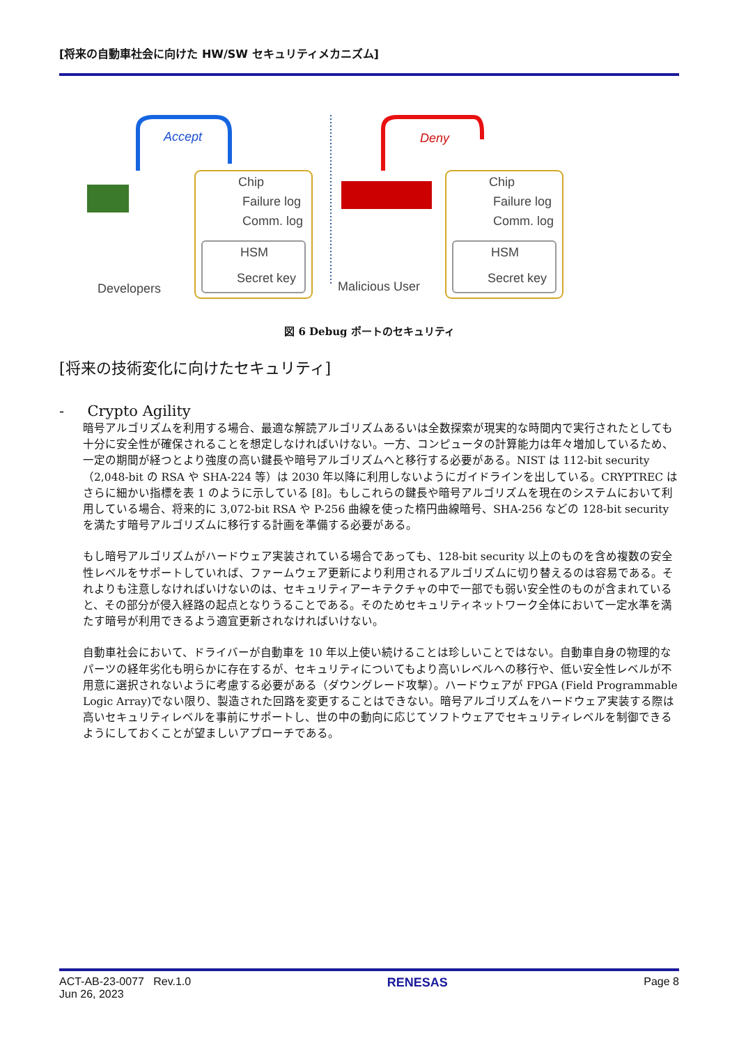[将来の自動車社会に向けた HW/SW セキュリティメカニズム]
Accept
Chip
Failure log
Comm. log
HSM
Secret key
Developers
Deny
Chip
Failure log
Comm. log
HSM
Secret key
Malicious User
図 6 Debug ポートのセキュリティ
[将来の技術変化に向けたセキュリティ]
- Crypto Agility
暗号アルゴリズムを利用する場合、最適な解読アルゴリズムあるいは全数探索が現実的な時間内で実行されたとしても十分に安全性が確保されることを想定しなければいけない。一方、コンピュータの計算能力は年々増加しているため、一定の期間が経つとより強度の高い鍵長や暗号アルゴリズムへと移行する必要がある。NIST は 112-bit security（2,048-bit の RSA や SHA-224 等）は 2030 年以降に利用しないようにガイドラインを出している。CRYPTREC はさらに細かい指標を表 1 のように示している [8]。もしこれらの鍵長や暗号アルゴリズムを現在のシステムにおいて利用している場合、将来的に 3,072-bit RSA や P-256 曲線を使った楕円曲線暗号、SHA-256 などの 128-bit security を満たす暗号アルゴリズムに移行する計画を準備する必要がある。
もし暗号アルゴリズムがハードウェア実装されている場合であっても、128-bit security 以上のものを含め複数の安全性レベルをサポートしていれば、ファームウェア更新により利用されるアルゴリズムに切り替えるのは容易である。それよりも注意しなければいけないのは、セキュリティアーキテクチャの中で一部でも弱い安全性のものが含まれていると、その部分が侵入経路の起点となりうることである。そのためセキュリティネットワーク全体において一定水準を満たす暗号が利用できるよう適宜更新されなければいけない。
自動車社会において、ドライバーが自動車を 10 年以上使い続けることは珍しいことではない。自動車自身の物理的なパーツの経年劣化も明らかに存在するが、セキュリティについてもより高いレベルへの移行や、低い安全性レベルが不用意に選択されないように考慮する必要がある（ダウングレード攻撃）。ハードウェアが FPGA (Field Programmable Logic Array)でない限り、製造された回路を変更することはできない。暗号アルゴリズムをハードウェア実装する際は高いセキュリティレベルを事前にサポートし、世の中の動向に応じてソフトウェアでセキュリティレベルを制御できるようにしておくことが望ましいアプローチである。
ACT-AB-23-0077 Rev.1.0
Jun 26, 2023
RENESAS Page 8